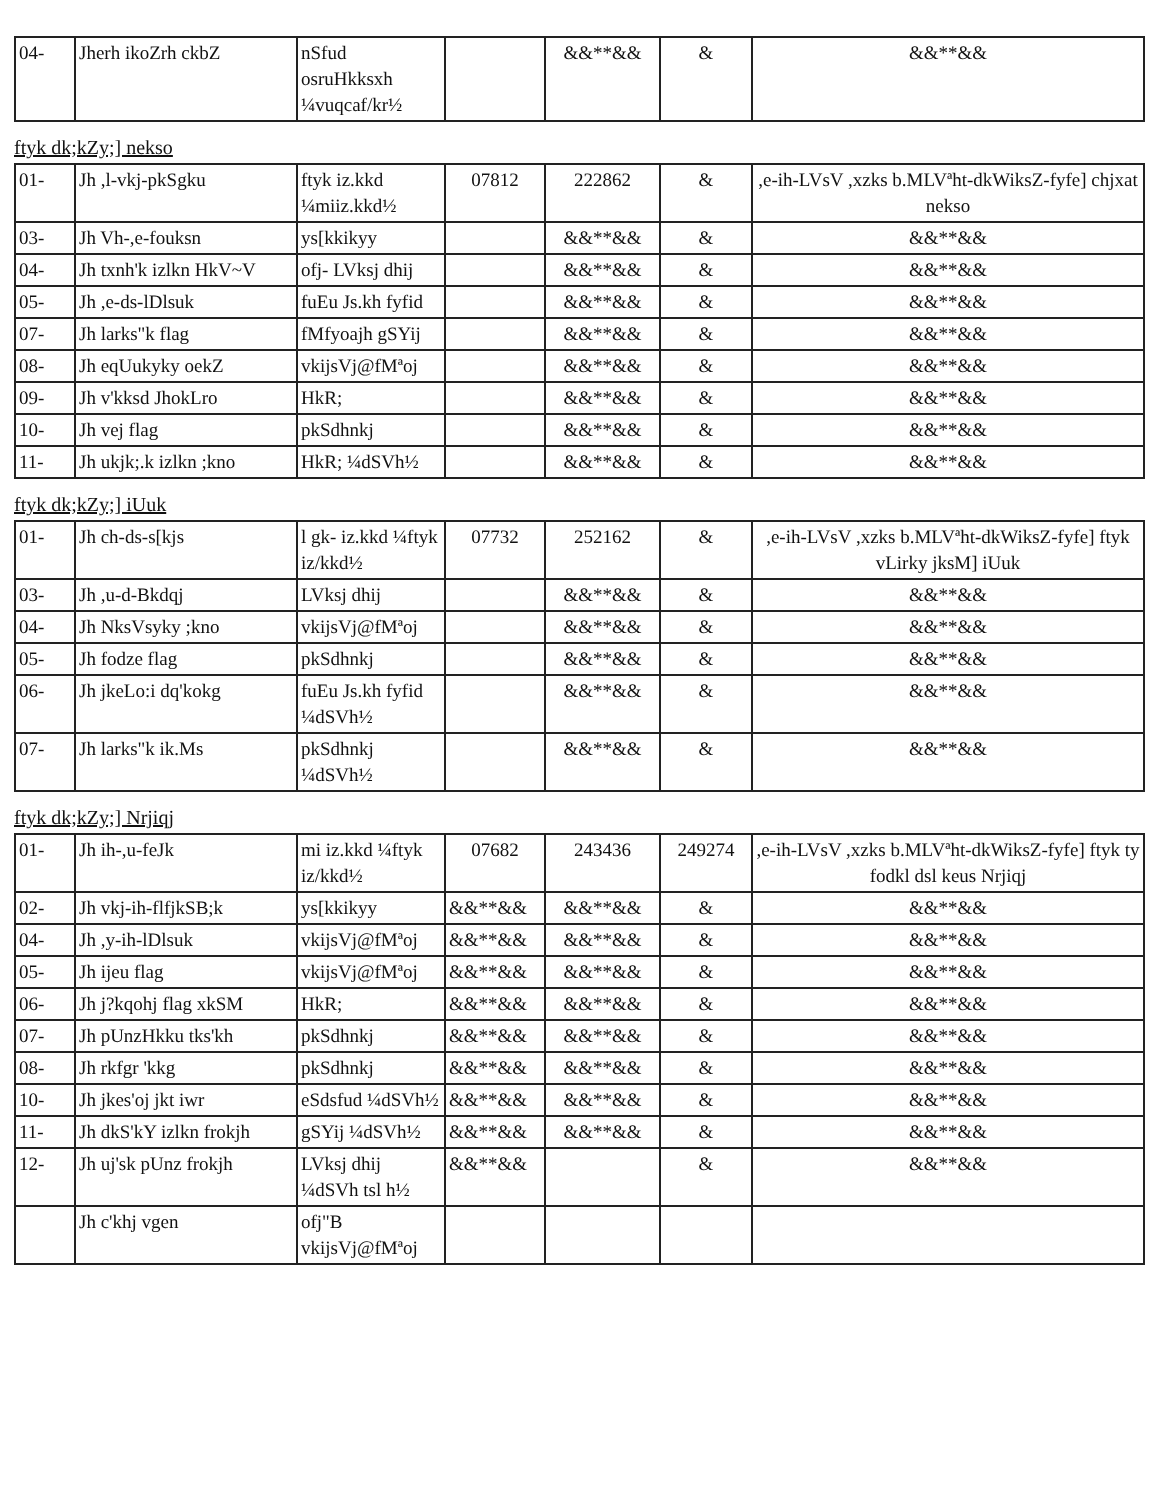| 04- | Jherh ikoZrh ckbZ | nSfud osruHkksxh ¼vuqcaf/kr½ | | &&**&& | & | &&**&& |
ftyk dk;kZy;] nekso
| 01- | Jh ,l-vkj-pkSgku | ftyk iz.kkd ¼miiz.kkd½ | 07812 | 222862 | & | ,e-ih-LVsV ,xzks b.MLVªht-dkWiksZ-fyfe] chjxat nekso |
| 03- | Jh Vh-,e-fouksn | ys[kkikyy | | &&**&& | & | &&**&& |
| 04- | Jh txnh'k izlkn HkV~V | ofj- LVksj dhij | | &&**&& | & | &&**&& |
| 05- | Jh ,e-ds-lDlsuk | fuEu Js.kh fyfid | | &&**&& | & | &&**&& |
| 07- | Jh larks"k flag | fMfyoajh gSYij | | &&**&& | & | &&**&& |
| 08- | Jh eqUukyky oekZ | vkijsVj@fMªoj | | &&**&& | & | &&**&& |
| 09- | Jh v'kksd JhokLro | HkR; | | &&**&& | & | &&**&& |
| 10- | Jh vej flag | pkSdhnkj | | &&**&& | & | &&**&& |
| 11- | Jh ukjk;.k izlkn ;kno | HkR; ¼dSVh½ | | &&**&& | & | &&**&& |
ftyk dk;kZy;] iUuk
| 01- | Jh ch-ds-s[kjs | l gk- iz.kkd ¼ftyk iz/kkd½ | 07732 | 252162 | & | ,e-ih-LVsV ,xzks b.MLVªht-dkWiksZ-fyfe] ftyk vLirky jksM] iUuk |
| 03- | Jh ,u-d-Bkdqj | LVksj dhij | | &&**&& | & | &&**&& |
| 04- | Jh NksVsyky ;kno | vkijsVj@fMªoj | | &&**&& | & | &&**&& |
| 05- | Jh fodze flag | pkSdhnkj | | &&**&& | & | &&**&& |
| 06- | Jh jkeLo:i dq'kokg | fuEu Js.kh fyfid ¼dSVh½ | | &&**&& | & | &&**&& |
| 07- | Jh larks"k ik.Ms | pkSdhnkj ¼dSVh½ | | &&**&& | & | &&**&& |
ftyk dk;kZy;] Nrjiqj
| 01- | Jh ih-,u-feJk | mi iz.kkd ¼ftyk iz/kkd½ | 07682 | 243436 | 249274 | ,e-ih-LVsV ,xzks b.MLVªht-dkWiksZ-fyfe] ftyk ty fodkl dsl keus Nrjiqj |
| 02- | Jh vkj-ih-flfjkSB;k | ys[kkikyy | &&**&& | &&**&& | & | &&**&& |
| 04- | Jh ,y-ih-lDlsuk | vkijsVj@fMªoj | &&**&& | &&**&& | & | &&**&& |
| 05- | Jh ijeu flag | vkijsVj@fMªoj | &&**&& | &&**&& | & | &&**&& |
| 06- | Jh j?kqohj flag xkSM | HkR; | &&**&& | &&**&& | & | &&**&& |
| 07- | Jh pUnzHkku tks'kh | pkSdhnkj | &&**&& | &&**&& | & | &&**&& |
| 08- | Jh rkfgr 'kkg | pkSdhnkj | &&**&& | &&**&& | & | &&**&& |
| 10- | Jh jkes'oj jkt iwr | eSdsfud ¼dSVh½ | &&**&& | &&**&& | & | &&**&& |
| 11- | Jh dkS'kY izlkn frokjh | gSYij ¼dSVh½ | &&**&& | &&**&& | & | &&**&& |
| 12- | Jh uj'sk pUnz frokjh | LVksj dhij ¼dSVh tsl h½ | &&**&& | | & | &&**&& |
| | Jh c'khj vgen | ofj"B vkijsVj@fMªoj | | | | |